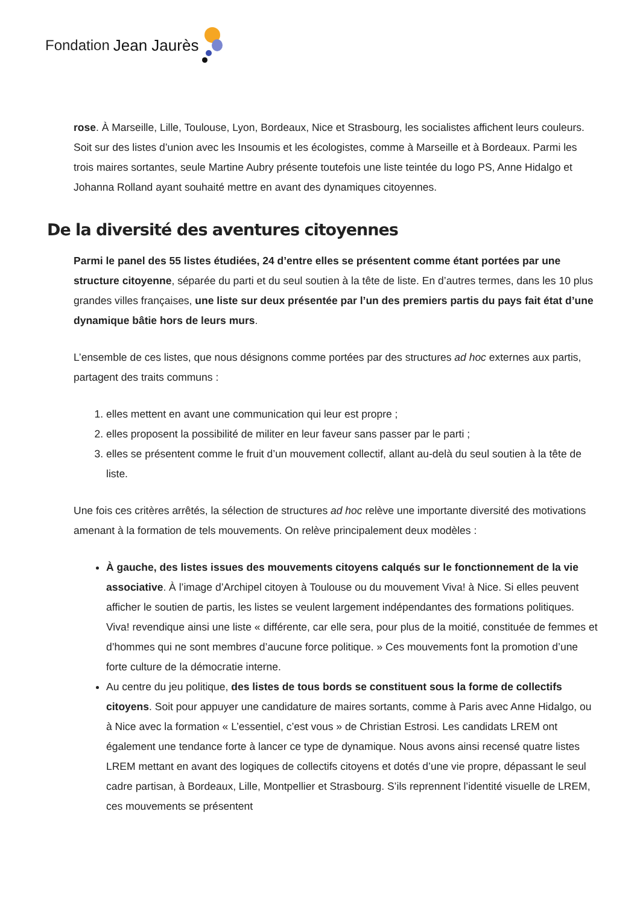Fondation Jean Jaurès
rose. À Marseille, Lille, Toulouse, Lyon, Bordeaux, Nice et Strasbourg, les socialistes affichent leurs couleurs. Soit sur des listes d’union avec les Insoumis et les écologistes, comme à Marseille et à Bordeaux. Parmi les trois maires sortantes, seule Martine Aubry présente toutefois une liste teintée du logo PS, Anne Hidalgo et Johanna Rolland ayant souhaité mettre en avant des dynamiques citoyennes.
De la diversité des aventures citoyennes
Parmi le panel des 55 listes étudiées, 24 d’entre elles se présentent comme étant portées par une structure citoyenne, séparée du parti et du seul soutien à la tête de liste. En d’autres termes, dans les 10 plus grandes villes françaises, une liste sur deux présentée par l’un des premiers partis du pays fait état d’une dynamique bâtie hors de leurs murs.
L’ensemble de ces listes, que nous désignons comme portées par des structures ad hoc externes aux partis, partagent des traits communs :
1. elles mettent en avant une communication qui leur est propre ;
2. elles proposent la possibilité de militer en leur faveur sans passer par le parti ;
3. elles se présentent comme le fruit d’un mouvement collectif, allant au-delà du seul soutien à la tête de liste.
Une fois ces critères arrêtés, la sélection de structures ad hoc relève une importante diversité des motivations amenant à la formation de tels mouvements. On relève principalement deux modèles :
À gauche, des listes issues des mouvements citoyens calqués sur le fonctionnement de la vie associative. À l’image d’Archipel citoyen à Toulouse ou du mouvement Viva! à Nice. Si elles peuvent afficher le soutien de partis, les listes se veulent largement indépendantes des formations politiques. Viva! revendique ainsi une liste « différente, car elle sera, pour plus de la moitié, constituée de femmes et d’hommes qui ne sont membres d’aucune force politique. » Ces mouvements font la promotion d’une forte culture de la démocratie interne.
Au centre du jeu politique, des listes de tous bords se constituent sous la forme de collectifs citoyens. Soit pour appuyer une candidature de maires sortants, comme à Paris avec Anne Hidalgo, ou à Nice avec la formation « L’essentiel, c’est vous » de Christian Estrosi. Les candidats LREM ont également une tendance forte à lancer ce type de dynamique. Nous avons ainsi recensé quatre listes LREM mettant en avant des logiques de collectifs citoyens et dotés d’une vie propre, dépassant le seul cadre partisan, à Bordeaux, Lille, Montpellier et Strasbourg. S’ils reprennent l’identité visuelle de LREM, ces mouvements se présentent